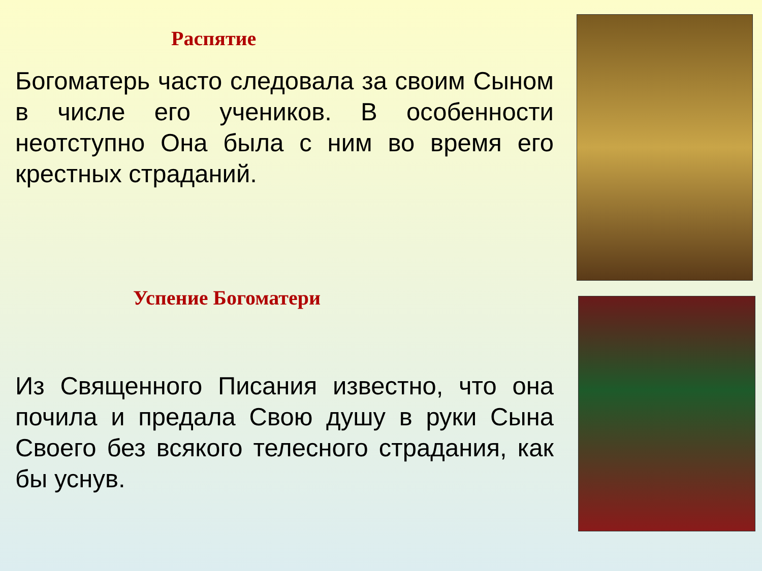Распятие
Богоматерь часто следовала за своим Сыном в числе его учеников. В особенности неотступно Она была с ним во время его крестных страданий.
Успение Богоматери
Из Священного Писания известно, что она почила и предала Свою душу в руки Сына Своего без всякого телесного страдания, как бы уснув.